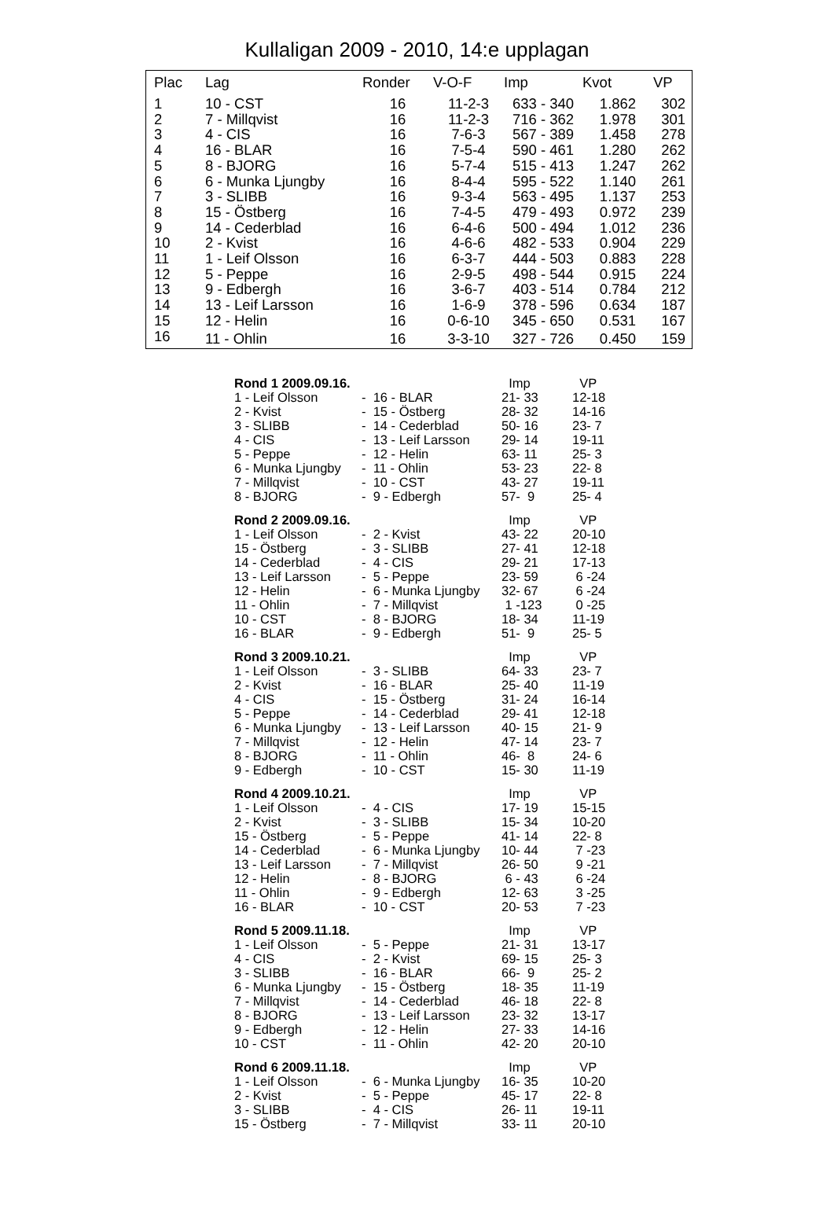Kullaligan 2009 - 2010, 14:e upplagan
| Plac | Lag | Ronder | V-O-F | Imp | Kvot | VP |
| --- | --- | --- | --- | --- | --- | --- |
| 1 | 10 - CST | 16 | 11-2-3 | 633 - 340 | 1.862 | 302 |
| 2 | 7 - Millqvist | 16 | 11-2-3 | 716 - 362 | 1.978 | 301 |
| 3 | 4 - CIS | 16 | 7-6-3 | 567 - 389 | 1.458 | 278 |
| 4 | 16 - BLAR | 16 | 7-5-4 | 590 - 461 | 1.280 | 262 |
| 5 | 8 - BJORG | 16 | 5-7-4 | 515 - 413 | 1.247 | 262 |
| 6 | 6 - Munka Ljungby | 16 | 8-4-4 | 595 - 522 | 1.140 | 261 |
| 7 | 3 - SLIBB | 16 | 9-3-4 | 563 - 495 | 1.137 | 253 |
| 8 | 15 - Östberg | 16 | 7-4-5 | 479 - 493 | 0.972 | 239 |
| 9 | 14 - Cederblad | 16 | 6-4-6 | 500 - 494 | 1.012 | 236 |
| 10 | 2 - Kvist | 16 | 4-6-6 | 482 - 533 | 0.904 | 229 |
| 11 | 1 - Leif Olsson | 16 | 6-3-7 | 444 - 503 | 0.883 | 228 |
| 12 | 5 - Peppe | 16 | 2-9-5 | 498 - 544 | 0.915 | 224 |
| 13 | 9 - Edbergh | 16 | 3-6-7 | 403 - 514 | 0.784 | 212 |
| 14 | 13 - Leif Larsson | 16 | 1-6-9 | 378 - 596 | 0.634 | 187 |
| 15 | 12 - Helin | 16 | 0-6-10 | 345 - 650 | 0.531 | 167 |
| 16 | 11 - Ohlin | 16 | 3-3-10 | 327 - 726 | 0.450 | 159 |
| Rond 1 2009.09.16. | | Imp | VP |
| --- | --- | --- | --- |
| 1 - Leif Olsson | - 16 - BLAR | 21- 33 | 12-18 |
| 2 - Kvist | - 15 - Östberg | 28- 32 | 14-16 |
| 3 - SLIBB | - 14 - Cederblad | 50- 16 | 23- 7 |
| 4 - CIS | - 13 - Leif Larsson | 29- 14 | 19-11 |
| 5 - Peppe | - 12 - Helin | 63- 11 | 25- 3 |
| 6 - Munka Ljungby | - 11 - Ohlin | 53- 23 | 22- 8 |
| 7 - Millqvist | - 10 - CST | 43- 27 | 19-11 |
| 8 - BJORG | - 9 - Edbergh | 57- 9 | 25- 4 |
| Rond 2 2009.09.16. | | Imp | VP |
| 1 - Leif Olsson | - 2 - Kvist | 43- 22 | 20-10 |
| 15 - Östberg | - 3 - SLIBB | 27- 41 | 12-18 |
| 14 - Cederblad | - 4 - CIS | 29- 21 | 17-13 |
| 13 - Leif Larsson | - 5 - Peppe | 23- 59 | 6 -24 |
| 12 - Helin | - 6 - Munka Ljungby | 32- 67 | 6 -24 |
| 11 - Ohlin | - 7 - Millqvist | 1 -123 | 0 -25 |
| 10 - CST | - 8 - BJORG | 18- 34 | 11-19 |
| 16 - BLAR | - 9 - Edbergh | 51- 9 | 25- 5 |
| Rond 3 2009.10.21. | | Imp | VP |
| 1 - Leif Olsson | - 3 - SLIBB | 64- 33 | 23- 7 |
| 2 - Kvist | - 16 - BLAR | 25- 40 | 11-19 |
| 4 - CIS | - 15 - Östberg | 31- 24 | 16-14 |
| 5 - Peppe | - 14 - Cederblad | 29- 41 | 12-18 |
| 6 - Munka Ljungby | - 13 - Leif Larsson | 40- 15 | 21- 9 |
| 7 - Millqvist | - 12 - Helin | 47- 14 | 23- 7 |
| 8 - BJORG | - 11 - Ohlin | 46- 8 | 24- 6 |
| 9 - Edbergh | - 10 - CST | 15- 30 | 11-19 |
| Rond 4 2009.10.21. | | Imp | VP |
| 1 - Leif Olsson | - 4 - CIS | 17- 19 | 15-15 |
| 2 - Kvist | - 3 - SLIBB | 15- 34 | 10-20 |
| 15 - Östberg | - 5 - Peppe | 41- 14 | 22- 8 |
| 14 - Cederblad | - 6 - Munka Ljungby | 10- 44 | 7 -23 |
| 13 - Leif Larsson | - 7 - Millqvist | 26- 50 | 9 -21 |
| 12 - Helin | - 8 - BJORG | 6 - 43 | 6 -24 |
| 11 - Ohlin | - 9 - Edbergh | 12- 63 | 3 -25 |
| 16 - BLAR | - 10 - CST | 20- 53 | 7 -23 |
| Rond 5 2009.11.18. | | Imp | VP |
| 1 - Leif Olsson | - 5 - Peppe | 21- 31 | 13-17 |
| 4 - CIS | - 2 - Kvist | 69- 15 | 25- 3 |
| 3 - SLIBB | - 16 - BLAR | 66- 9 | 25- 2 |
| 6 - Munka Ljungby | - 15 - Östberg | 18- 35 | 11-19 |
| 7 - Millqvist | - 14 - Cederblad | 46- 18 | 22- 8 |
| 8 - BJORG | - 13 - Leif Larsson | 23- 32 | 13-17 |
| 9 - Edbergh | - 12 - Helin | 27- 33 | 14-16 |
| 10 - CST | - 11 - Ohlin | 42- 20 | 20-10 |
| Rond 6 2009.11.18. | | Imp | VP |
| 1 - Leif Olsson | - 6 - Munka Ljungby | 16- 35 | 10-20 |
| 2 - Kvist | - 5 - Peppe | 45- 17 | 22- 8 |
| 3 - SLIBB | - 4 - CIS | 26- 11 | 19-11 |
| 15 - Östberg | - 7 - Millqvist | 33- 11 | 20-10 |